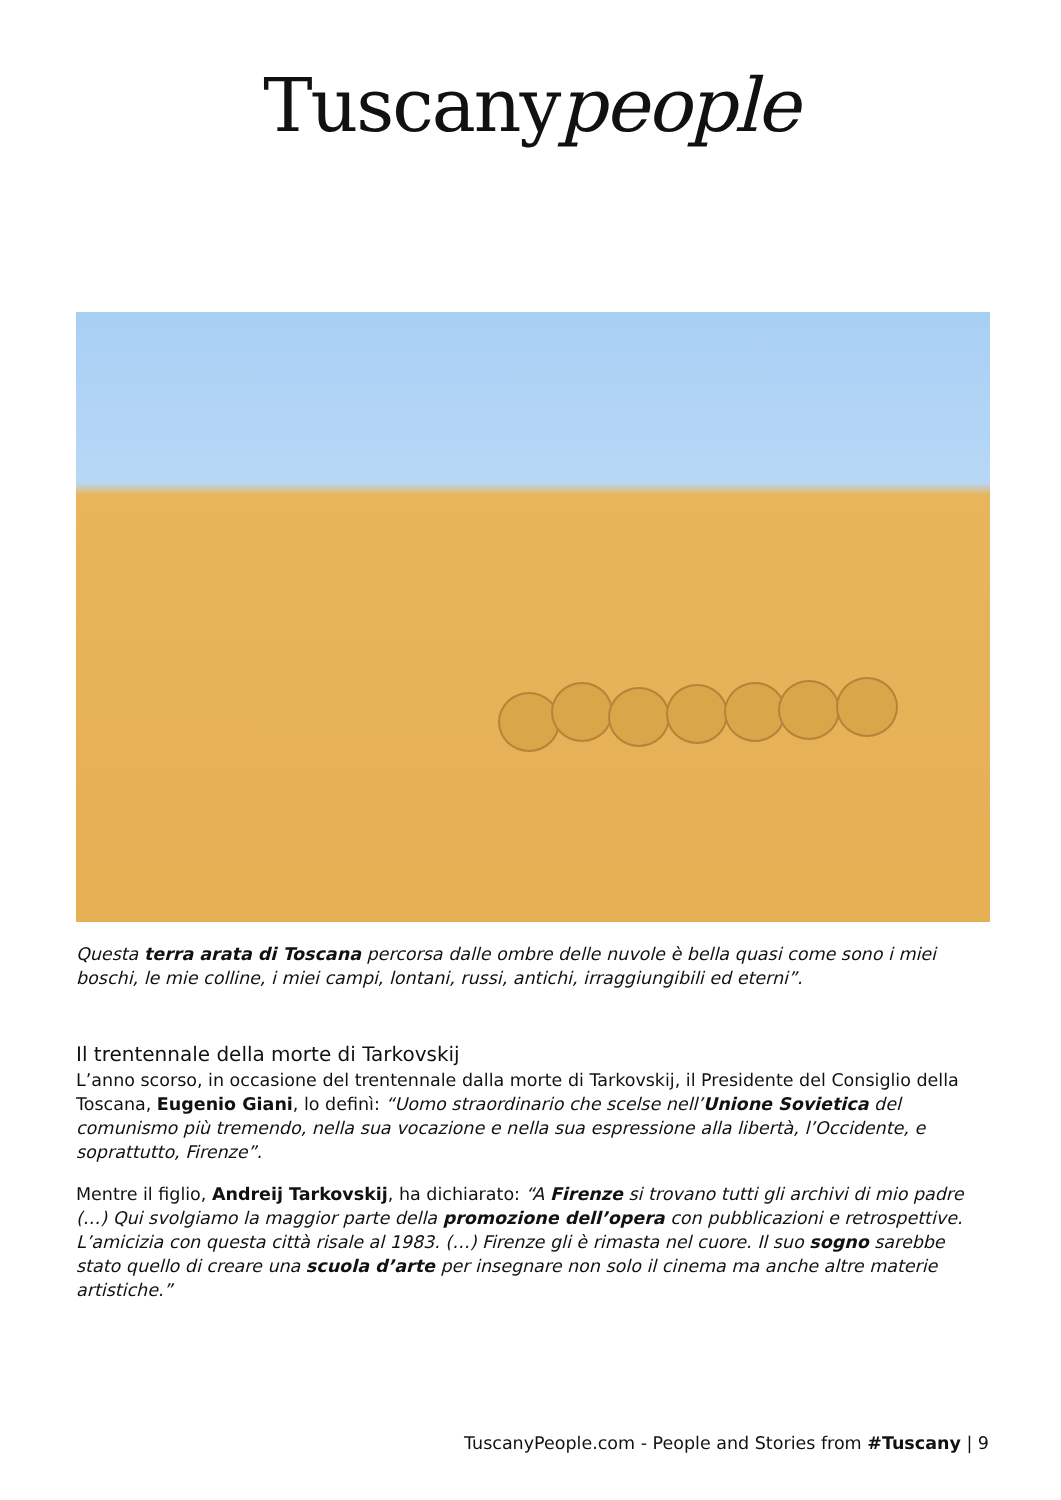Tuscanypeople
Questa terra arata di Toscana percorsa dalle ombre delle nuvole è bella quasi come sono i miei boschi, le mie colline, i miei campi, lontani, russi, antichi, irraggiungibili ed eterni”.
Il trentennale della morte di Tarkovskij
L’anno scorso, in occasione del trentennale dalla morte di Tarkovskij, il Presidente del Consiglio della Toscana, Eugenio Giani, lo definì: “Uomo straordinario che scelse nell’Unione Sovietica del comunismo più tremendo, nella sua vocazione e nella sua espressione alla libertà, l’Occidente, e soprattutto, Firenze”.
Mentre il figlio, Andreij Tarkovskij, ha dichiarato: “A Firenze si trovano tutti gli archivi di mio padre (…) Qui svolgiamo la maggior parte della promozione dell’opera con pubblicazioni e retrospettive. L’amicizia con questa città risale al 1983. (…) Firenze gli è rimasta nel cuore. Il suo sogno sarebbe stato quello di creare una scuola d’arte per insegnare non solo il cinema ma anche altre materie artistiche.”
TuscanyPeople.com - People and Stories from #Tuscany | 9